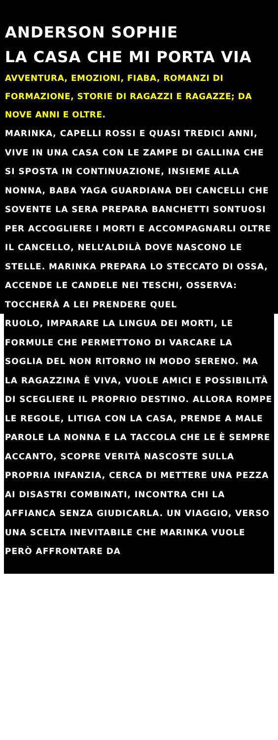ANDERSON SOPHIE
LA CASA CHE MI PORTA VIA
AVVENTURA, EMOZIONI, FIABA, ROMANZI DI FORMAZIONE, STORIE DI RAGAZZI E RAGAZZE; DA NOVE ANNI E OLTRE.
MARINKA, CAPELLI ROSSI E QUASI TREDICI ANNI, VIVE IN UNA CASA CON LE ZAMPE DI GALLINA CHE SI SPOSTA IN CONTINUAZIONE, INSIEME ALLA NONNA, BABA YAGA GUARDIANA DEI CANCELLI CHE SOVENTE LA SERA PREPARA BANCHETTI SONTUOSI PER ACCOGLIERE I MORTI E ACCOMPAGNARLI OLTRE IL CANCELLO, NELL’ALDILÀ DOVE NASCONO LE STELLE. MARINKA PREPARA LO STECCATO DI OSSA, ACCENDE LE CANDELE NEI TESCHI, OSSERVA: TOCCHERÀ A LEI PRENDERE QUEL
RUOLO, IMPARARE LA LINGUA DEI MORTI, LE FORMULE CHE PERMETTONO DI VARCARE LA SOGLIA DEL NON RITORNO IN MODO SERENO. MA LA RAGAZZINA È VIVA, VUOLE AMICI E POSSIBILITÀ DI SCEGLIERE IL PROPRIO DESTINO. ALLORA ROMPE LE REGOLE, LITIGA CON LA CASA, PRENDE A MALE PAROLE LA NONNA E LA TACCOLA CHE LE È SEMPRE ACCANTO, SCOPRE VERITÀ NASCOSTE SULLA PROPRIA INFANZIA, CERCA DI METTERE UNA PEZZA AI DISASTRI COMBINATI, INCONTRA CHI LA AFFIANCA SENZA GIUDICARLA. UN VIAGGIO, VERSO UNA SCELTA INEVITABILE CHE MARINKA VUOLE PERÒ AFFRONTARE DA